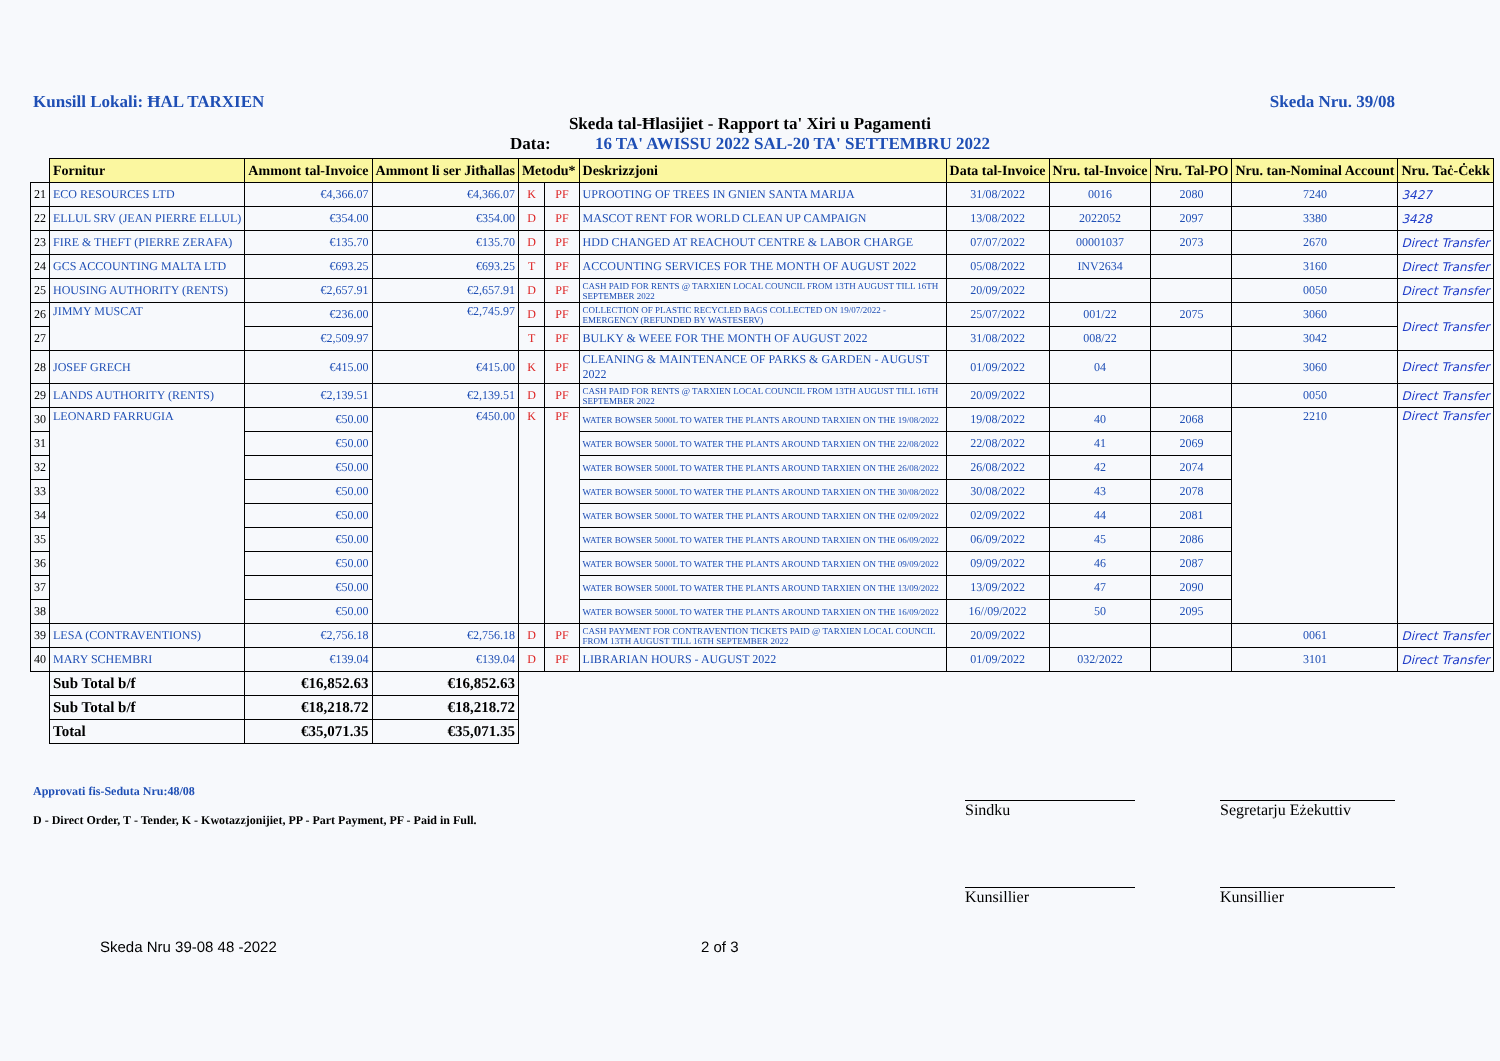Kunsill Lokali: ĦAL TARXIEN Skeda Nru. 39/08
Skeda tal-Ħlasijiet - Rapport ta' Xiri u Pagamenti
Data: 16 TA' AWISSU 2022 SAL-20 TA' SETTEMBRU 2022
| | Fornitur | Ammont tal-Invoice | Ammont li ser Jitħallas | Metodu* | | Deskrizzjoni | Data tal-Invoice | Nru. tal-Invoice | Nru. Tal-PO | Nru. tan-Nominal Account | Nru. Taċ-Ċekk |
| --- | --- | --- | --- | --- | --- | --- | --- | --- | --- | --- | --- |
| 21 | ECO RESOURCES LTD | €4,366.07 | €4,366.07 | K | PF | UPROOTING OF TREES IN GNIEN SANTA MARIJA | 31/08/2022 | 0016 | 2080 | 7240 | 3427 |
| 22 | ELLUL SRV (JEAN PIERRE ELLUL) | €354.00 | €354.00 | D | PF | MASCOT RENT FOR WORLD CLEAN UP CAMPAIGN | 13/08/2022 | 2022052 | 2097 | 3380 | 3428 |
| 23 | FIRE & THEFT (PIERRE ZERAFA) | €135.70 | €135.70 | D | PF | HDD CHANGED AT REACHOUT CENTRE & LABOR CHARGE | 07/07/2022 | 00001037 | 2073 | 2670 | Direct Transfer |
| 24 | GCS ACCOUNTING MALTA LTD | €693.25 | €693.25 | T | PF | ACCOUNTING SERVICES FOR THE MONTH OF AUGUST 2022 | 05/08/2022 | INV2634 | | 3160 | Direct Transfer |
| 25 | HOUSING AUTHORITY (RENTS) | €2,657.91 | €2,657.91 | D | PF | CASH PAID FOR RENTS @ TARXIEN LOCAL COUNCIL FROM 13TH AUGUST TILL 16TH SEPTEMBER 2022 | 20/09/2022 | | | 0050 | Direct Transfer |
| 26 | JIMMY MUSCAT | €236.00 | €2,745.97 | D | PF | COLLECTION OF PLASTIC RECYCLED BAGS COLLECTED ON 19/07/2022 - EMERGENCY (REFUNDED BY WASTESERV) | 25/07/2022 | 001/22 | 2075 | 3060 | Direct Transfer |
| 27 | | €2,509.97 | | T | PF | BULKY & WEEE FOR THE MONTH OF AUGUST 2022 | 31/08/2022 | 008/22 | | 3042 | |
| 28 | JOSEF GRECH | €415.00 | €415.00 | K | PF | CLEANING & MAINTENANCE OF PARKS & GARDEN - AUGUST 2022 | 01/09/2022 | 04 | | 3060 | Direct Transfer |
| 29 | LANDS AUTHORITY (RENTS) | €2,139.51 | €2,139.51 | D | PF | CASH PAID FOR RENTS @ TARXIEN LOCAL COUNCIL FROM 13TH AUGUST TILL 16TH SEPTEMBER 2022 | 20/09/2022 | | | 0050 | Direct Transfer |
| 30 | LEONARD FARRUGIA | €50.00 | €450.00 | K | PF | WATER BOWSER 5000L TO WATER THE PLANTS AROUND TARXIEN ON THE 19/08/2022 | 19/08/2022 | 40 | 2068 | 2210 | Direct Transfer |
| 31 | | €50.00 | | | | WATER BOWSER 5000L TO WATER THE PLANTS AROUND TARXIEN ON THE 22/08/2022 | 22/08/2022 | 41 | 2069 | | |
| 32 | | €50.00 | | | | WATER BOWSER 5000L TO WATER THE PLANTS AROUND TARXIEN ON THE 26/08/2022 | 26/08/2022 | 42 | 2074 | | |
| 33 | | €50.00 | | | | WATER BOWSER 5000L TO WATER THE PLANTS AROUND TARXIEN ON THE 30/08/2022 | 30/08/2022 | 43 | 2078 | | |
| 34 | | €50.00 | | | | WATER BOWSER 5000L TO WATER THE PLANTS AROUND TARXIEN ON THE 02/09/2022 | 02/09/2022 | 44 | 2081 | | |
| 35 | | €50.00 | | | | WATER BOWSER 5000L TO WATER THE PLANTS AROUND TARXIEN ON THE 06/09/2022 | 06/09/2022 | 45 | 2086 | | |
| 36 | | €50.00 | | | | WATER BOWSER 5000L TO WATER THE PLANTS AROUND TARXIEN ON THE 09/09/2022 | 09/09/2022 | 46 | 2087 | | |
| 37 | | €50.00 | | | | WATER BOWSER 5000L TO WATER THE PLANTS AROUND TARXIEN ON THE 13/09/2022 | 13/09/2022 | 47 | 2090 | | |
| 38 | | €50.00 | | | | WATER BOWSER 5000L TO WATER THE PLANTS AROUND TARXIEN ON THE 16/09/2022 | 16//09/2022 | 50 | 2095 | | |
| 39 | LESA (CONTRAVENTIONS) | €2,756.18 | €2,756.18 | D | PF | CASH PAYMENT FOR CONTRAVENTION TICKETS PAID @ TARXIEN LOCAL COUNCIL FROM 13TH AUGUST TILL 16TH SEPTEMBER 2022 | 20/09/2022 | | | 0061 | Direct Transfer |
| 40 | MARY SCHEMBRI | €139.04 | €139.04 | D | PF | LIBRARIAN HOURS - AUGUST 2022 | 01/09/2022 | 032/2022 | | 3101 | Direct Transfer |
| | Sub Total b/f | €16,852.63 | €16,852.63 | | | | | | | | |
| | Sub Total b/f | €18,218.72 | €18,218.72 | | | | | | | | |
| | Total | €35,071.35 | €35,071.35 | | | | | | | | |
Approvati fis-Seduta Nru:48/08
D - Direct Order, T - Tender, K - Kwotazzjonijiet, PP - Part Payment, PF - Paid in Full.
Skeda Nru 39-08 48 -2022 2 of 3
Sindku
Segretarju Eżekuttiv
Kunsillier Kunsillier